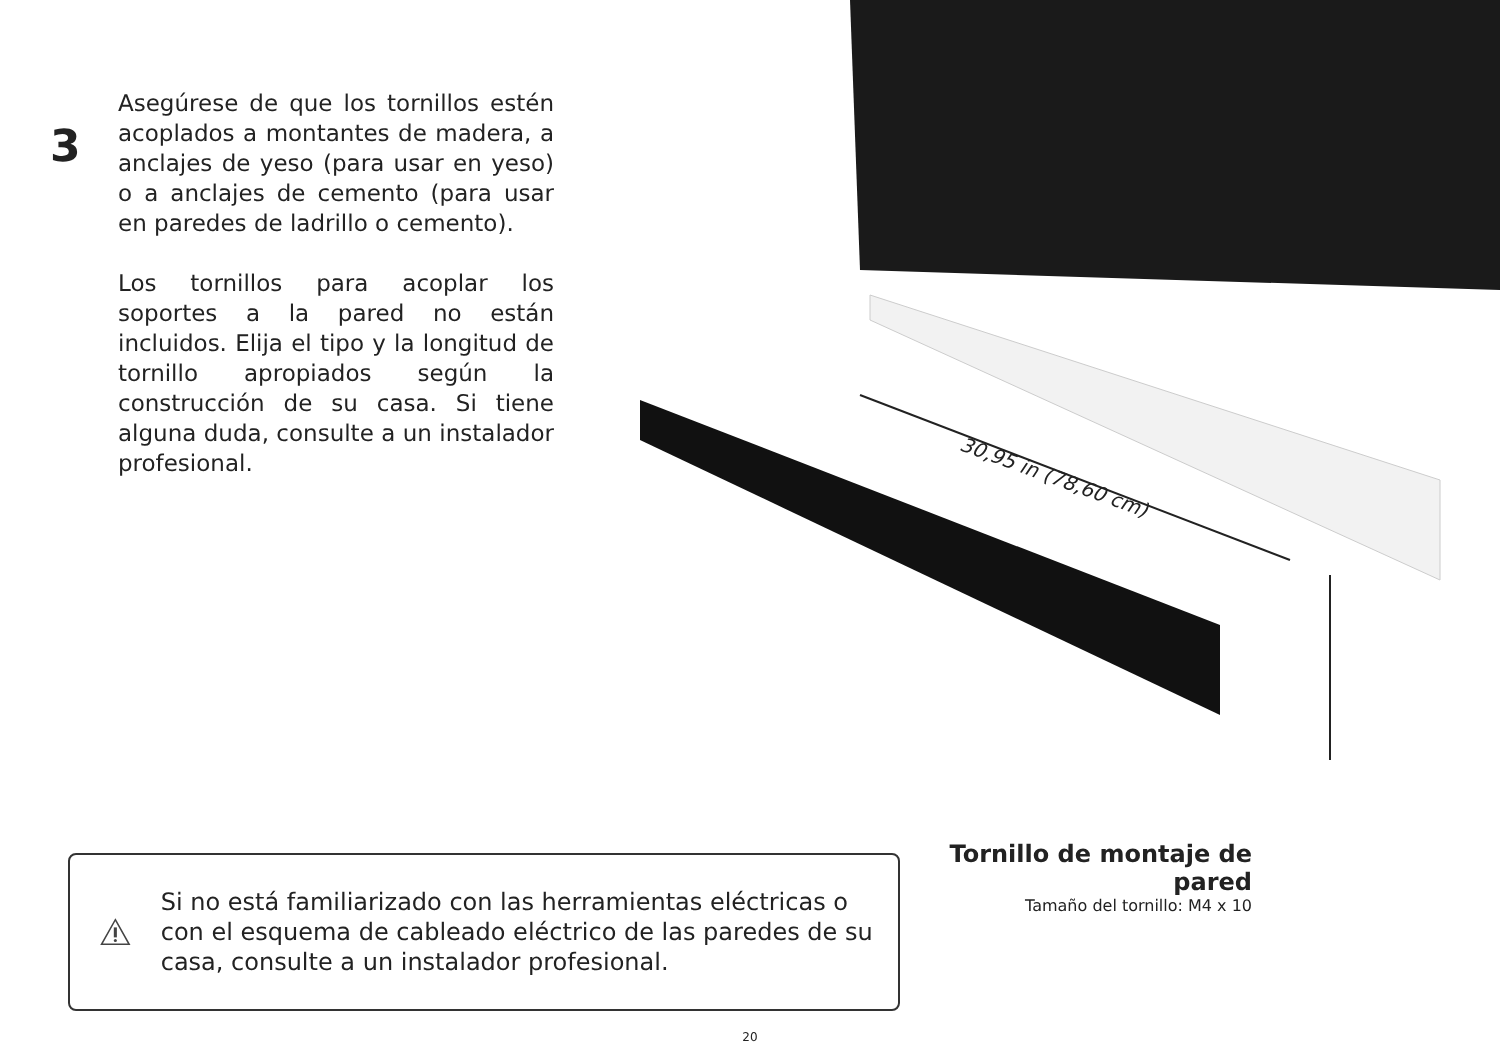3
Asegúrese de que los tornillos estén acoplados a montantes de madera, a anclajes de yeso (para usar en yeso) o a anclajes de cemento (para usar en paredes de ladrillo o cemento).
Los tornillos para acoplar los soportes a la pared no están incluidos. Elija el tipo y la longitud de tornillo apropiados según la construcción de su casa. Si tiene alguna duda, consulte a un instalador profesional.
30,95 in (78,60 cm)
Tornillo de montaje de pared
Tamaño del tornillo: M4 x 10
Si no está familiarizado con las herramientas eléctricas o con el esquema de cableado eléctrico de las paredes de su casa, consulte a un instalador profesional.
20